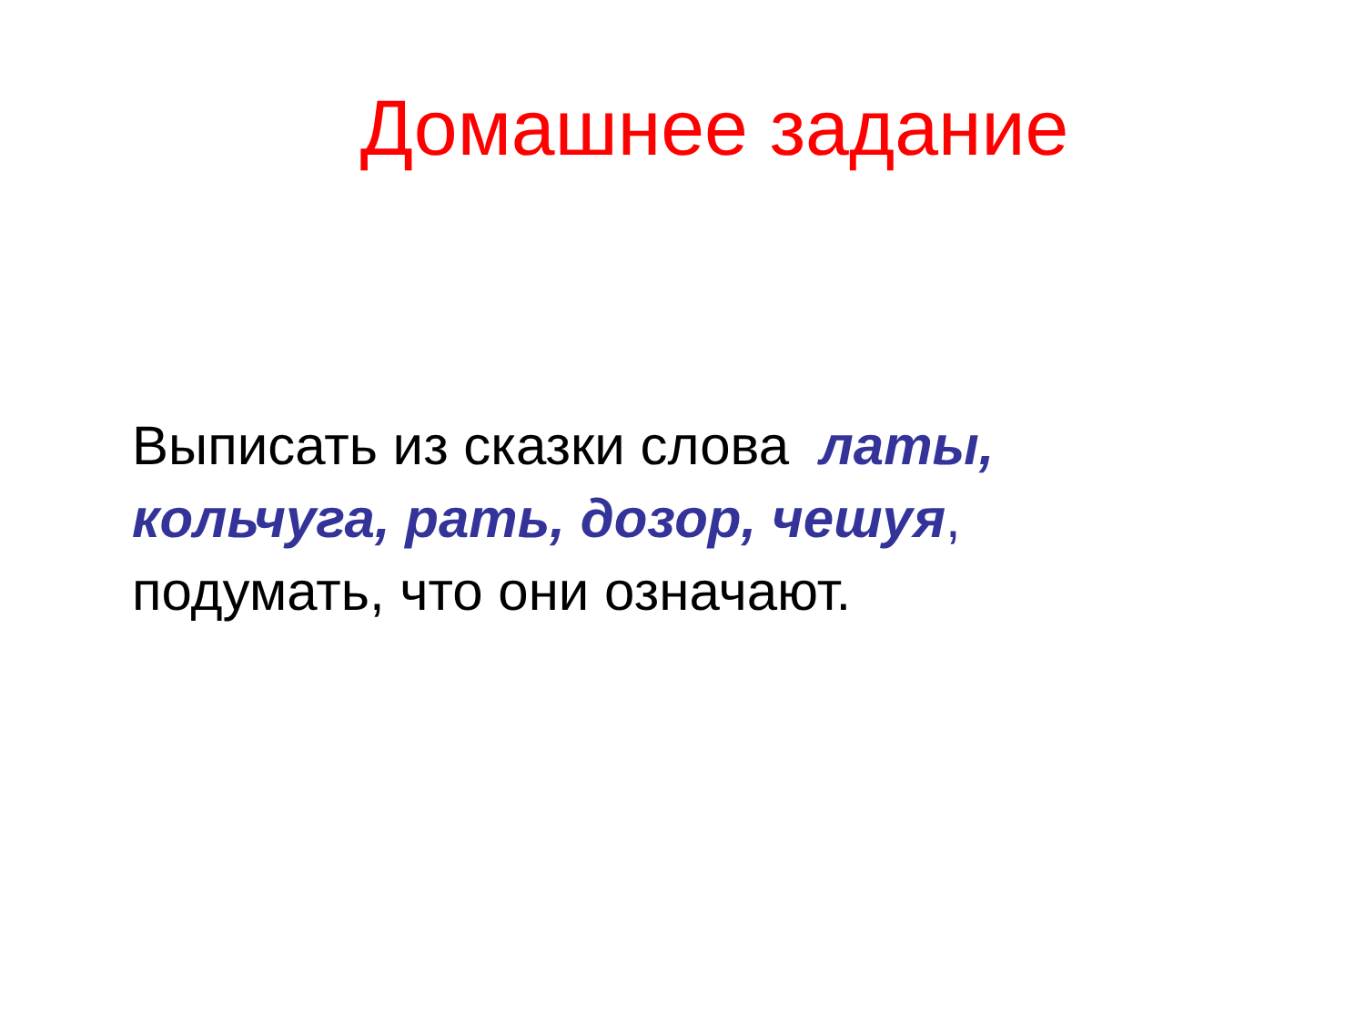Домашнее задание
Выписать из сказки слова латы, кольчуга, рать, дозор, чешуя, подумать, что они означают.